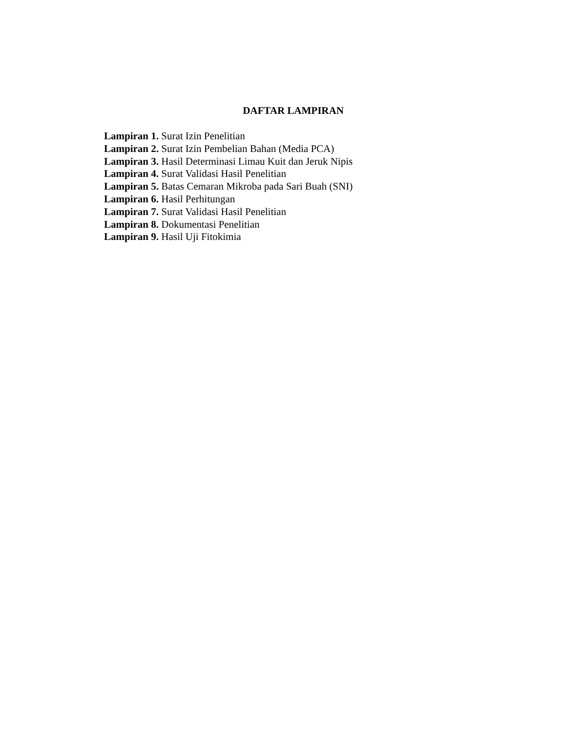DAFTAR LAMPIRAN
Lampiran 1. Surat Izin Penelitian
Lampiran 2. Surat Izin Pembelian Bahan (Media PCA)
Lampiran 3. Hasil Determinasi Limau Kuit dan Jeruk Nipis
Lampiran 4. Surat Validasi Hasil Penelitian
Lampiran 5. Batas Cemaran Mikroba pada Sari Buah (SNI)
Lampiran 6. Hasil Perhitungan
Lampiran 7. Surat Validasi Hasil Penelitian
Lampiran 8. Dokumentasi Penelitian
Lampiran 9. Hasil Uji Fitokimia